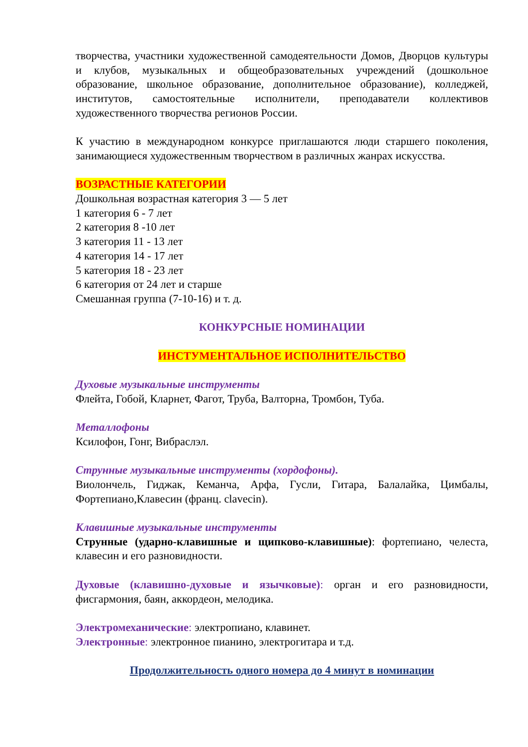творчества, участники художественной самодеятельности Домов, Дворцов культуры и клубов, музыкальных и общеобразовательных учреждений (дошкольное образование, школьное образование, дополнительное образование), колледжей, институтов, самостоятельные исполнители, преподаватели коллективов художественного творчества регионов России.
К участию в международном конкурсе приглашаются люди старшего поколения, занимающиеся художественным творчеством в различных жанрах искусства.
ВОЗРАСТНЫЕ КАТЕГОРИИ
Дошкольная возрастная категория 3 — 5 лет
1 категория 6 - 7 лет
2 категория 8 -10 лет
3 категория 11 - 13 лет
4 категория 14 - 17 лет
5 категория 18 - 23 лет
6 категория от 24 лет и старше
Смешанная группа (7-10-16) и т. д.
КОНКУРСНЫЕ НОМИНАЦИИ
ИНСТУМЕНТАЛЬНОЕ ИСПОЛНИТЕЛЬСТВО
Духовые музыкальные инструменты
Флейта, Гобой, Кларнет, Фагот, Труба, Валторна, Тромбон, Туба.
Металлофоны
Ксилофон, Гонг, Вибраслэл.
Струнные музыкальные инструменты (хордофоны).
Виолончель, Гиджак, Кеманча, Арфа, Гусли, Гитара, Балалайка, Цимбалы, Фортепиано,Клавесин (франц. clavecin).
Клавишные музыкальные инструменты
Струнные (ударно-клавишные и щипково-клавишные): фортепиано, челеста, клавесин и его разновидности.
Духовые (клавишно-духовые и язычковые): орган и его разновидности, фисгармония, баян, аккордеон, мелодика.
Электромеханические: электропиано, клавинет.
Электронные: электронное пианино, электрогитара и т.д.
Продолжительность одного номера до 4 минут в номинации